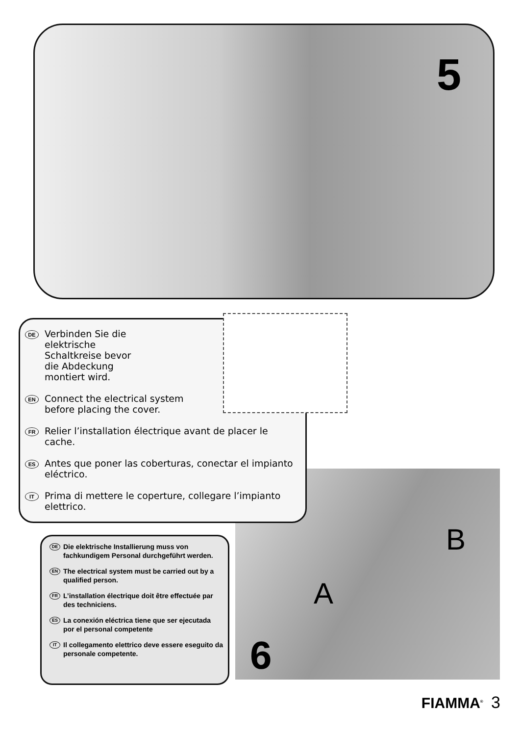5
A
B
DE
Verbinden Sie die
elektrische
Schaltkreise bevor
die Abdeckung
montiert wird.
EN
Connect the electrical system
before placing the cover.
FR
Relier l’installation électrique avant de placer le cache.
ES
Antes que poner las coberturas, conectar el impianto
eléctrico.
IT
Prima di mettere le coperture, collegare l’impianto
elettrico.
DE
Die elektrische Installierung muss von fachkundigem Personal durchgeführt werden.
EN
The electrical system must be carried out by a qualified person.
FR
L’installation électrique doit être effectuée par des techniciens.
ES
La conexión eléctrica tiene que ser ejecutada por el personal competente
IT
Il collegamento elettrico deve essere eseguito da personale competente.
6
FIAMMA<sup>®</sup> 3